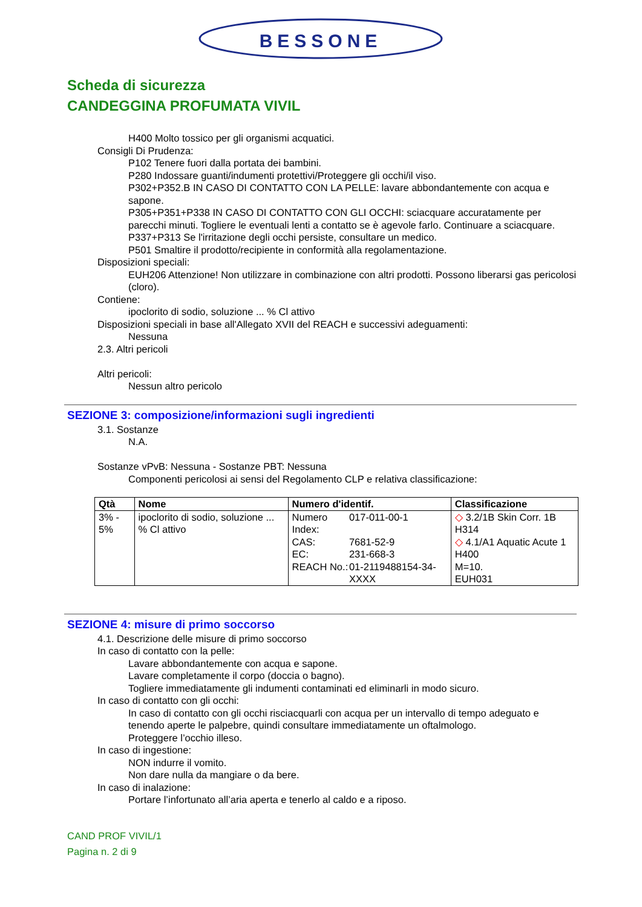BESSONE
Scheda di sicurezza
CANDEGGINA PROFUMATA VIVIL
H400 Molto tossico per gli organismi acquatici.
Consigli Di Prudenza:
P102 Tenere fuori dalla portata dei bambini.
P280 Indossare guanti/indumenti protettivi/Proteggere gli occhi/il viso.
P302+P352.B IN CASO DI CONTATTO CON LA PELLE: lavare abbondantemente con acqua e sapone.
P305+P351+P338 IN CASO DI CONTATTO CON GLI OCCHI: sciacquare accuratamente per parecchi minuti. Togliere le eventuali lenti a contatto se è agevole farlo. Continuare a sciacquare.
P337+P313 Se l'irritazione degli occhi persiste, consultare un medico.
P501 Smaltire il prodotto/recipiente in conformità alla regolamentazione.
Disposizioni speciali:
EUH206 Attenzione! Non utilizzare in combinazione con altri prodotti. Possono liberarsi gas pericolosi (cloro).
Contiene:
ipoclorito di sodio, soluzione ... % Cl attivo
Disposizioni speciali in base all'Allegato XVII del REACH e successivi adeguamenti:
Nessuna
2.3. Altri pericoli
Altri pericoli:
Nessun altro pericolo
SEZIONE 3: composizione/informazioni sugli ingredienti
3.1. Sostanze
N.A.
Sostanze vPvB: Nessuna - Sostanze PBT: Nessuna
Componenti pericolosi ai sensi del Regolamento CLP e relativa classificazione:
| Qtà | Nome | Numero d'identif. | Classificazione |
| --- | --- | --- | --- |
| 3% - 5% | ipoclorito di sodio, soluzione ... % Cl attivo | / Numero Index: / 017-011-00-1 / / CAS: / 7681-52-9 / / EC: / 231-668-3 / / REACH No.: / 01-2119488154-34-XXXX / | ◇ 3.2/1B Skin Corr. 1B H314 ◇ 4.1/A1 Aquatic Acute 1 H400 M=10. EUH031 |
SEZIONE 4: misure di primo soccorso
4.1. Descrizione delle misure di primo soccorso
In caso di contatto con la pelle:
Lavare abbondantemente con acqua e sapone.
Lavare completamente il corpo (doccia o bagno).
Togliere immediatamente gli indumenti contaminati ed eliminarli in modo sicuro.
In caso di contatto con gli occhi:
In caso di contatto con gli occhi risciacquarli con acqua per un intervallo di tempo adeguato e tenendo aperte le palpebre, quindi consultare immediatamente un oftalmologo.
Proteggere l’occhio illeso.
In caso di ingestione:
NON indurre il vomito.
Non dare nulla da mangiare o da bere.
In caso di inalazione:
Portare l’infortunato all’aria aperta e tenerlo al caldo e a riposo.
CAND PROF VIVIL/1
Pagina n. 2 di 9